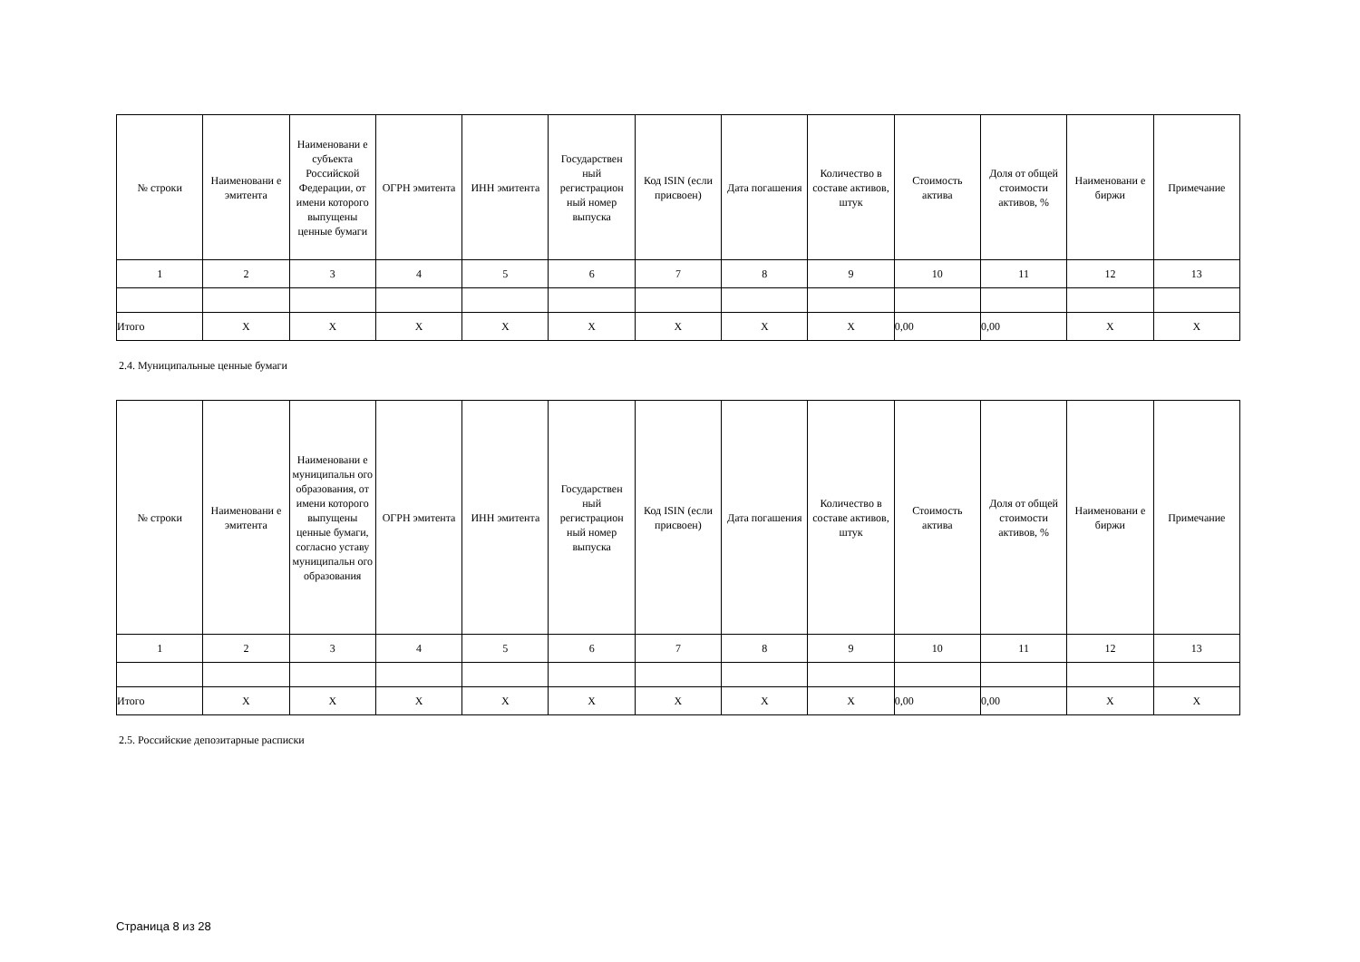| № строки | Наименовани е эмитента | Наименовани е субъекта Российской Федерации, от имени которого выпущены ценные бумаги | ОГРН эмитента | ИНН эмитента | Государствен ный регистрацион ный номер выпуска | Код ISIN (если присвоен) | Дата погашения | Количество в составе активов, штук | Стоимость актива | Доля от общей стоимости активов, % | Наименовани е биржи | Примечание |
| --- | --- | --- | --- | --- | --- | --- | --- | --- | --- | --- | --- | --- |
| 1 | 2 | 3 | 4 | 5 | 6 | 7 | 8 | 9 | 10 | 11 | 12 | 13 |
| Итого | X | X | X | X | X | X | X | X | 0,00 | 0,00 | X | X |
2.4. Муниципальные ценные бумаги
| № строки | Наименовани е эмитента | Наименовани е муниципальн ого образования, от имени которого выпущены ценные бумаги, согласно уставу муниципальн ого образования | ОГРН эмитента | ИНН эмитента | Государствен ный регистрацион ный номер выпуска | Код ISIN (если присвоен) | Дата погашения | Количество в составе активов, штук | Стоимость актива | Доля от общей стоимости активов, % | Наименовани е биржи | Примечание |
| --- | --- | --- | --- | --- | --- | --- | --- | --- | --- | --- | --- | --- |
| 1 | 2 | 3 | 4 | 5 | 6 | 7 | 8 | 9 | 10 | 11 | 12 | 13 |
| Итого | X | X | X | X | X | X | X | X | 0,00 | 0,00 | X | X |
2.5. Российские депозитарные расписки
Страница 8 из 28